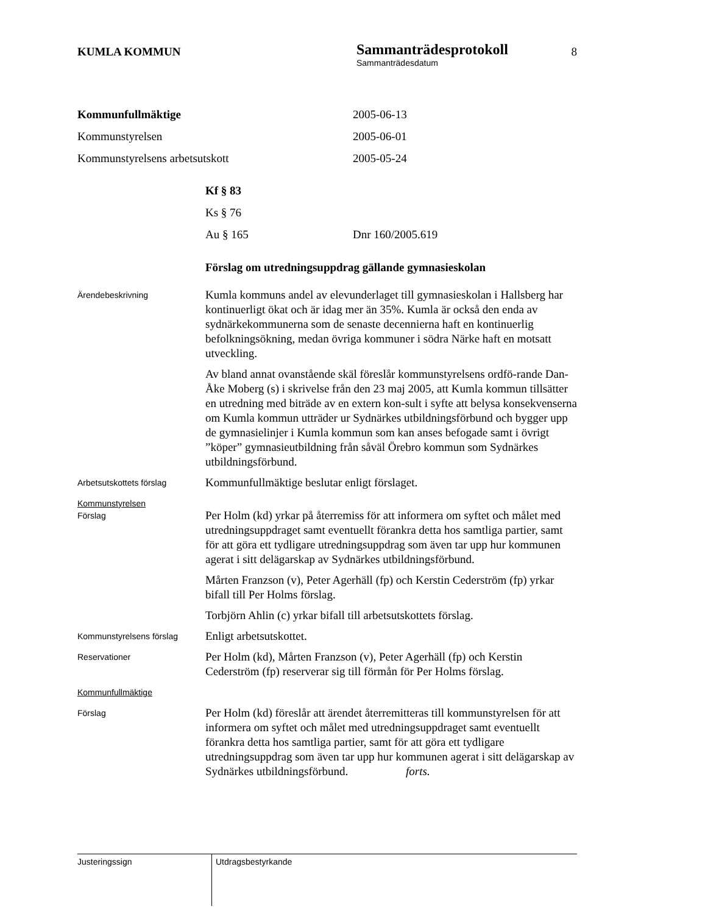KUMLA KOMMUN
Sammanträdesprotokoll
Sammanträdesdatum
8
Kommunfullmäktige 2005-06-13
Kommunstyrelsen 2005-06-01
Kommunstyrelsens arbetsutskott 2005-05-24
Kf § 83
Ks § 76
Au § 165 Dnr 160/2005.619
Förslag om utredningsuppdrag gällande gymnasieskolan
Ärendebeskrivning
Kumla kommuns andel av elevunderlaget till gymnasieskolan i Hallsberg har kontinuerligt ökat och är idag mer än 35%. Kumla är också den enda av sydnärkekommunerna som de senaste decennierna haft en kontinuerlig befolkningsökning, medan övriga kommuner i södra Närke haft en motsatt utveckling.
Av bland annat ovanstående skäl föreslår kommunstyrelsens ordfö-rande Dan-Åke Moberg (s) i skrivelse från den 23 maj 2005, att Kumla kommun tillsätter en utredning med biträde av en extern kon-sult i syfte att belysa konsekvenserna om Kumla kommun utträder ur Sydnärkes utbildningsförbund och bygger upp de gymnasielinjer i Kumla kommun som kan anses befogade samt i övrigt ”köper” gymnasieutbildning från såväl Örebro kommun som Sydnärkes utbildningsförbund.
Arbetsutskottets förslag
Kommunfullmäktige beslutar enligt förslaget.
Kommunstyrelsen
Förslag
Per Holm (kd) yrkar på återremiss för att informera om syftet och målet med utredningsuppdraget samt eventuellt förankra detta hos samtliga partier, samt för att göra ett tydligare utredningsuppdrag som även tar upp hur kommunen agerat i sitt delägarskap av Sydnärkes utbildningsförbund.
Mårten Franzson (v), Peter Agerhäll (fp) och Kerstin Cederström (fp) yrkar bifall till Per Holms förslag.
Torbjörn Ahlin (c) yrkar bifall till arbetsutskottets förslag.
Kommunstyrelsens förslag
Enligt arbetsutskottet.
Reservationer
Per Holm (kd), Mårten Franzson (v), Peter Agerhäll (fp) och Kerstin Cederström (fp) reserverar sig till förmån för Per Holms förslag.
Kommunfullmäktige
Förslag
Per Holm (kd) föreslår att ärendet återremitteras till kommunstyrelsen för att informera om syftet och målet med utredningsuppdraget samt eventuellt förankra detta hos samtliga partier, samt för att göra ett tydligare utredningsuppdrag som även tar upp hur kommunen agerat i sitt delägarskap av Sydnärkes utbildningsförbund. forts.
Justeringssign Utdragsbestyrkande